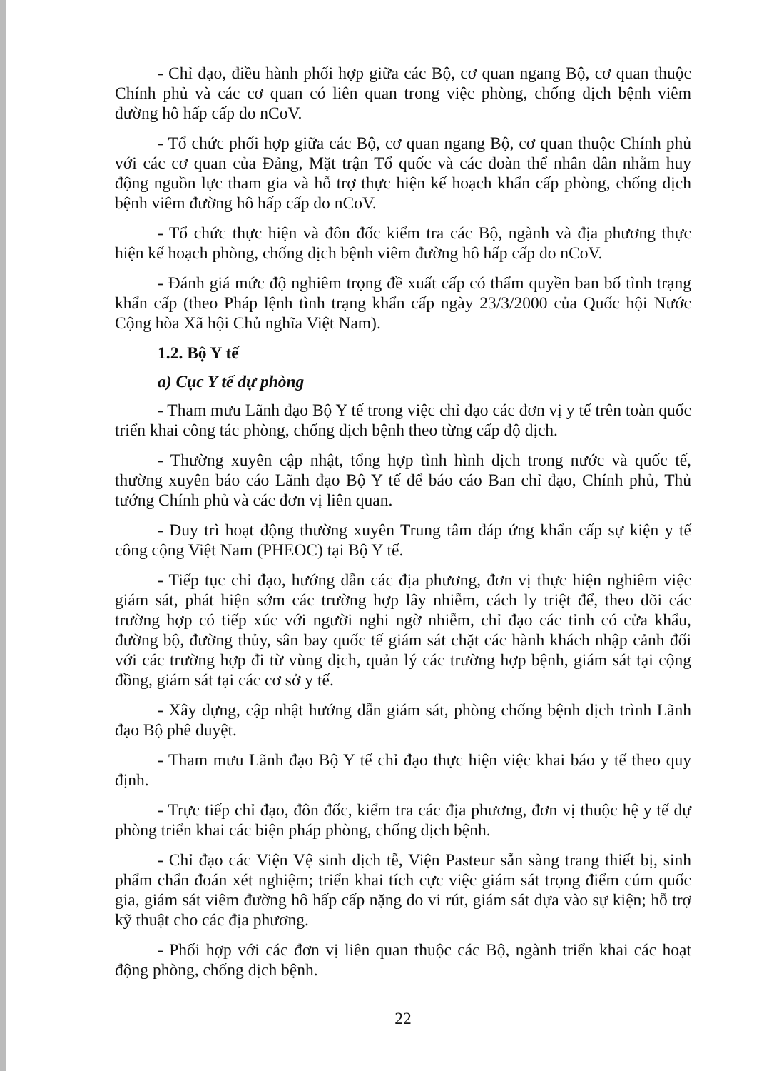- Chỉ đạo, điều hành phối hợp giữa các Bộ, cơ quan ngang Bộ, cơ quan thuộc Chính phủ và các cơ quan có liên quan trong việc phòng, chống dịch bệnh viêm đường hô hấp cấp do nCoV.
- Tổ chức phối hợp giữa các Bộ, cơ quan ngang Bộ, cơ quan thuộc Chính phủ với các cơ quan của Đảng, Mặt trận Tổ quốc và các đoàn thể nhân dân nhằm huy động nguồn lực tham gia và hỗ trợ thực hiện kế hoạch khẩn cấp phòng, chống dịch bệnh viêm đường hô hấp cấp do nCoV.
- Tổ chức thực hiện và đôn đốc kiểm tra các Bộ, ngành và địa phương thực hiện kế hoạch phòng, chống dịch bệnh viêm đường hô hấp cấp do nCoV.
- Đánh giá mức độ nghiêm trọng đề xuất cấp có thẩm quyền ban bố tình trạng khẩn cấp (theo Pháp lệnh tình trạng khẩn cấp ngày 23/3/2000 của Quốc hội Nước Cộng hòa Xã hội Chủ nghĩa Việt Nam).
1.2. Bộ Y tế
a) Cục Y tế dự phòng
- Tham mưu Lãnh đạo Bộ Y tế trong việc chỉ đạo các đơn vị y tế trên toàn quốc triển khai công tác phòng, chống dịch bệnh theo từng cấp độ dịch.
- Thường xuyên cập nhật, tổng hợp tình hình dịch trong nước và quốc tế, thường xuyên báo cáo Lãnh đạo Bộ Y tế để báo cáo Ban chỉ đạo, Chính phủ, Thủ tướng Chính phủ và các đơn vị liên quan.
- Duy trì hoạt động thường xuyên Trung tâm đáp ứng khẩn cấp sự kiện y tế công cộng Việt Nam (PHEOC) tại Bộ Y tế.
- Tiếp tục chỉ đạo, hướng dẫn các địa phương, đơn vị thực hiện nghiêm việc giám sát, phát hiện sớm các trường hợp lây nhiễm, cách ly triệt để, theo dõi các trường hợp có tiếp xúc với người nghi ngờ nhiễm, chỉ đạo các tỉnh có cửa khẩu, đường bộ, đường thủy, sân bay quốc tế giám sát chặt các hành khách nhập cảnh đối với các trường hợp đi từ vùng dịch, quản lý các trường hợp bệnh, giám sát tại cộng đồng, giám sát tại các cơ sở y tế.
- Xây dựng, cập nhật hướng dẫn giám sát, phòng chống bệnh dịch trình Lãnh đạo Bộ phê duyệt.
- Tham mưu Lãnh đạo Bộ Y tế chỉ đạo thực hiện việc khai báo y tế theo quy định.
- Trực tiếp chỉ đạo, đôn đốc, kiểm tra các địa phương, đơn vị thuộc hệ y tế dự phòng triển khai các biện pháp phòng, chống dịch bệnh.
- Chỉ đạo các Viện Vệ sinh dịch tễ, Viện Pasteur sẵn sàng trang thiết bị, sinh phẩm chẩn đoán xét nghiệm; triển khai tích cực việc giám sát trọng điểm cúm quốc gia, giám sát viêm đường hô hấp cấp nặng do vi rút, giám sát dựa vào sự kiện; hỗ trợ kỹ thuật cho các địa phương.
- Phối hợp với các đơn vị liên quan thuộc các Bộ, ngành triển khai các hoạt động phòng, chống dịch bệnh.
22